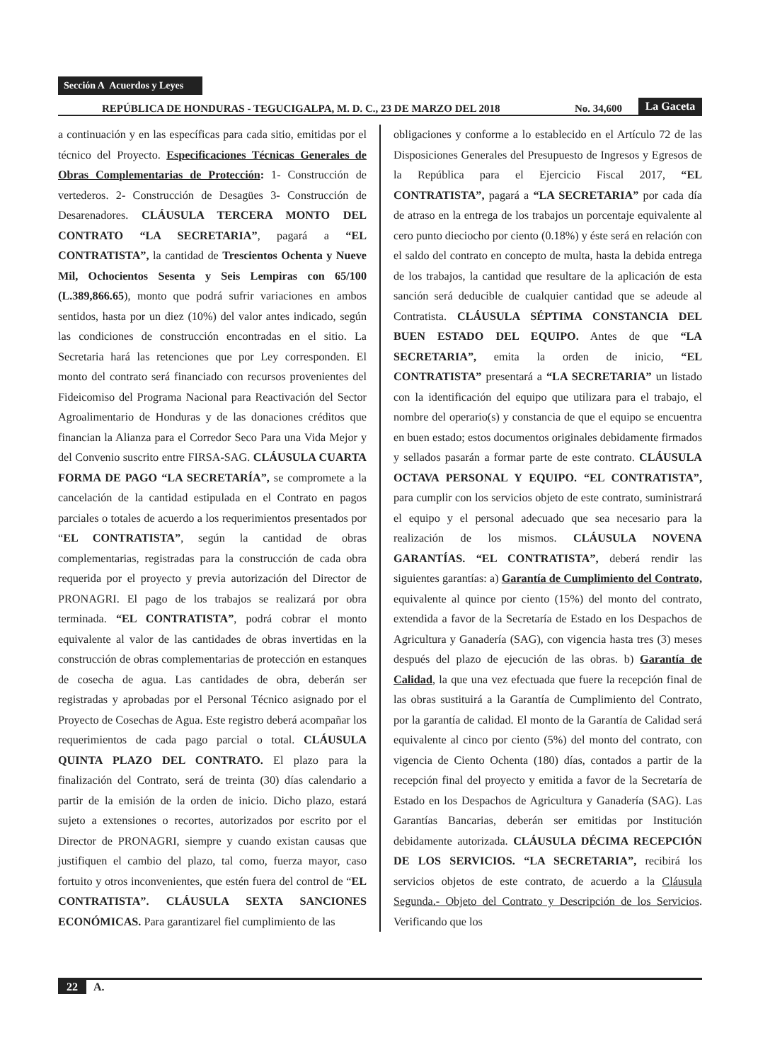Sección A Acuerdos y Leyes
REPÚBLICA DE HONDURAS - TEGUCIGALPA, M. D. C., 23 DE MARZO DEL 2018
No. 34,600
La Gaceta
a continuación y en las específicas para cada sitio, emitidas por el técnico del Proyecto. Especificaciones Técnicas Generales de Obras Complementarias de Protección: 1- Construcción de vertederos. 2- Construcción de Desagües 3- Construcción de Desarenadores. CLÁUSULA TERCERA MONTO DEL CONTRATO “LA SECRETARIA”, pagará a “EL CONTRATISTA”, la cantidad de Trescientos Ochenta y Nueve Mil, Ochocientos Sesenta y Seis Lempiras con 65/100 (L.389,866.65), monto que podrá sufrir variaciones en ambos sentidos, hasta por un diez (10%) del valor antes indicado, según las condiciones de construcción encontradas en el sitio. La Secretaria hará las retenciones que por Ley corresponden. El monto del contrato será financiado con recursos provenientes del Fideicomiso del Programa Nacional para Reactivación del Sector Agroalimentario de Honduras y de las donaciones créditos que financian la Alianza para el Corredor Seco Para una Vida Mejor y del Convenio suscrito entre FIRSA-SAG. CLÁUSULA CUARTA FORMA DE PAGO “LA SECRETARÍA”, se compromete a la cancelación de la cantidad estipulada en el Contrato en pagos parciales o totales de acuerdo a los requerimientos presentados por “EL CONTRATISTA”, según la cantidad de obras complementarias, registradas para la construcción de cada obra requerida por el proyecto y previa autorización del Director de PRONAGRI. El pago de los trabajos se realizará por obra terminada. “EL CONTRATISTA”, podrá cobrar el monto equivalente al valor de las cantidades de obras invertidas en la construcción de obras complementarias de protección en estanques de cosecha de agua. Las cantidades de obra, deberán ser registradas y aprobadas por el Personal Técnico asignado por el Proyecto de Cosechas de Agua. Este registro deberá acompañar los requerimientos de cada pago parcial o total. CLÁUSULA QUINTA PLAZO DEL CONTRATO. El plazo para la finalización del Contrato, será de treinta (30) días calendario a partir de la emisión de la orden de inicio. Dicho plazo, estará sujeto a extensiones o recortes, autorizados por escrito por el Director de PRONAGRI, siempre y cuando existan causas que justifiquen el cambio del plazo, tal como, fuerza mayor, caso fortuito y otros inconvenientes, que estén fuera del control de “EL CONTRATISTA”. CLÁUSULA SEXTA SANCIONES ECONÓMICAS. Para garantizarel fiel cumplimiento de las
obligaciones y conforme a lo establecido en el Artículo 72 de las Disposiciones Generales del Presupuesto de Ingresos y Egresos de la República para el Ejercicio Fiscal 2017, “EL CONTRATISTA”, pagará a “LA SECRETARIA” por cada día de atraso en la entrega de los trabajos un porcentaje equivalente al cero punto dieciocho por ciento (0.18%) y éste será en relación con el saldo del contrato en concepto de multa, hasta la debida entrega de los trabajos, la cantidad que resultare de la aplicación de esta sanción será deducible de cualquier cantidad que se adeude al Contratista. CLÁUSULA SÉPTIMA CONSTANCIA DEL BUEN ESTADO DEL EQUIPO. Antes de que “LA SECRETARIA”, emita la orden de inicio, “EL CONTRATISTA” presentará a “LA SECRETARIA” un listado con la identificación del equipo que utilizara para el trabajo, el nombre del operario(s) y constancia de que el equipo se encuentra en buen estado; estos documentos originales debidamente firmados y sellados pasarán a formar parte de este contrato. CLÁUSULA OCTAVA PERSONAL Y EQUIPO. “EL CONTRATISTA”, para cumplir con los servicios objeto de este contrato, suministrará el equipo y el personal adecuado que sea necesario para la realización de los mismos. CLÁUSULA NOVENA GARANTÍAS. “EL CONTRATISTA”, deberá rendir las siguientes garantías: a) Garantía de Cumplimiento del Contrato, equivalente al quince por ciento (15%) del monto del contrato, extendida a favor de la Secretaría de Estado en los Despachos de Agricultura y Ganadería (SAG), con vigencia hasta tres (3) meses después del plazo de ejecución de las obras. b) Garantía de Calidad, la que una vez efectuada que fuere la recepción final de las obras sustituirá a la Garantía de Cumplimiento del Contrato, por la garantía de calidad. El monto de la Garantía de Calidad será equivalente al cinco por ciento (5%) del monto del contrato, con vigencia de Ciento Ochenta (180) días, contados a partir de la recepción final del proyecto y emitida a favor de la Secretaría de Estado en los Despachos de Agricultura y Ganadería (SAG). Las Garantías Bancarias, deberán ser emitidas por Institución debidamente autorizada. CLÁUSULA DÉCIMA RECEPCIÓN DE LOS SERVICIOS. “LA SECRETARIA”, recibirá los servicios objetos de este contrato, de acuerdo a la Cláusula Segunda.- Objeto del Contrato y Descripción de los Servicios. Verificando que los
22 A.